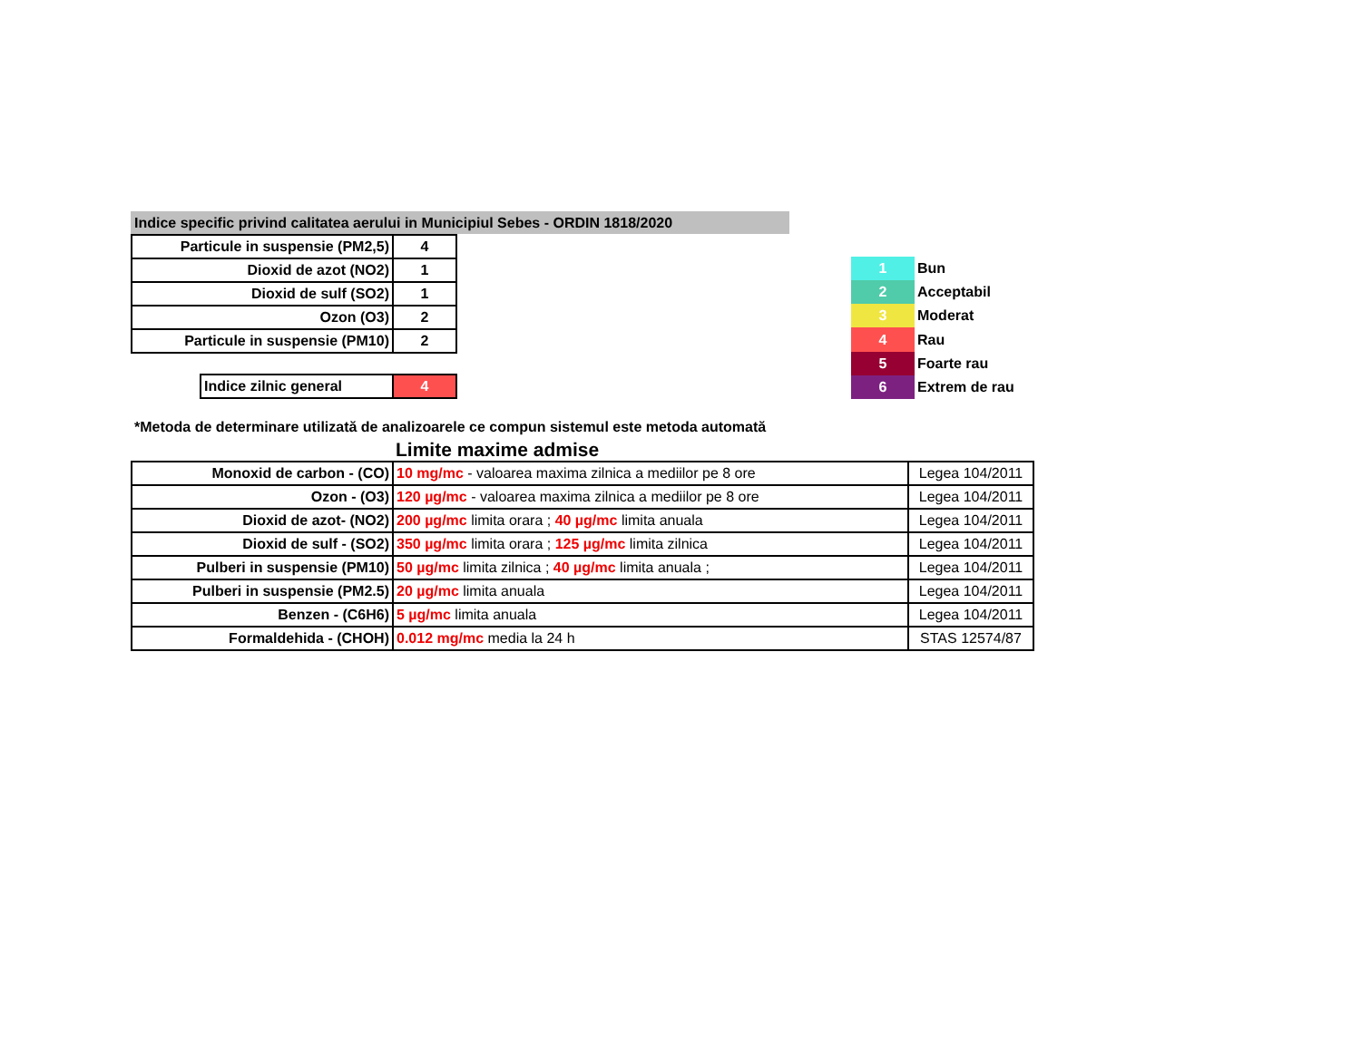Indice specific privind calitatea aerului in Municipiul Sebes - ORDIN 1818/2020
| Particule in suspensie (PM2,5) | 4 |
| Dioxid de azot (NO2) | 1 |
| Dioxid de sulf (SO2) | 1 |
| Ozon (O3) | 2 |
| Particule in suspensie (PM10) | 2 |
| Indice zilnic general | 4 |
| 1 | Bun |
| 2 | Acceptabil |
| 3 | Moderat |
| 4 | Rau |
| 5 | Foarte rau |
| 6 | Extrem de rau |
*Metoda de determinare utilizată de analizoarele ce compun sistemul este metoda automată
Limite maxime admise
| Monoxid de carbon - (CO) | 10 mg/mc - valoarea maxima zilnica a mediilor pe 8 ore | Legea 104/2011 |
| Ozon - (O3) | 120 µg/mc - valoarea maxima zilnica a mediilor pe 8 ore | Legea 104/2011 |
| Dioxid de azot- (NO2) | 200 µg/mc limita orara ; 40 µg/mc limita anuala | Legea 104/2011 |
| Dioxid de sulf - (SO2) | 350 µg/mc limita orara ; 125 µg/mc limita zilnica | Legea 104/2011 |
| Pulberi in suspensie (PM10) | 50 µg/mc limita zilnica ; 40 µg/mc limita anuala ; | Legea 104/2011 |
| Pulberi in suspensie (PM2.5) | 20 µg/mc limita anuala | Legea 104/2011 |
| Benzen - (C6H6) | 5 µg/mc limita anuala | Legea 104/2011 |
| Formaldehida - (CHOH) | 0.012 mg/mc media la 24 h | STAS 12574/87 |